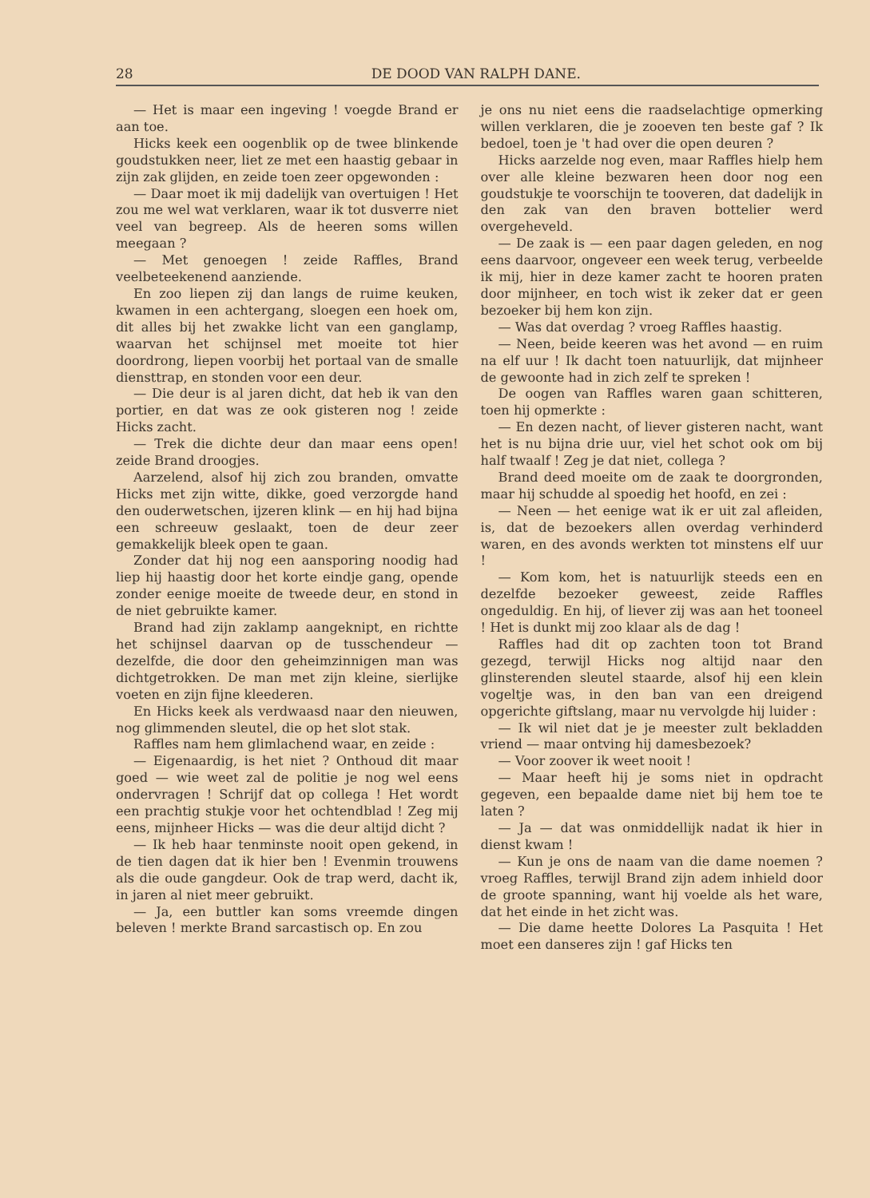28 DE DOOD VAN RALPH DANE.
— Het is maar een ingeving ! voegde Brand er aan toe.
Hicks keek een oogenblik op de twee blinkende goudstukken neer, liet ze met een haastig gebaar in zijn zak glijden, en zeide toen zeer opgewonden :
— Daar moet ik mij dadelijk van overtuigen ! Het zou me wel wat verklaren, waar ik tot dusverre niet veel van begreep. Als de heeren soms willen meegaan ?
— Met genoegen ! zeide Raffles, Brand veelbeteekenend aanziende.
En zoo liepen zij dan langs de ruime keuken, kwamen in een achtergang, sloegen een hoek om, dit alles bij het zwakke licht van een ganglamp, waarvan het schijnsel met moeite tot hier doordrong, liepen voorbij het portaal van de smalle diensttrap, en stonden voor een deur.
— Die deur is al jaren dicht, dat heb ik van den portier, en dat was ze ook gisteren nog ! zeide Hicks zacht.
— Trek die dichte deur dan maar eens open! zeide Brand droogjes.
Aarzelend, alsof hij zich zou branden, omvatte Hicks met zijn witte, dikke, goed verzorgde hand den ouderwetschen, ijzeren klink — en hij had bijna een schreeuw geslaakt, toen de deur zeer gemakkelijk bleek open te gaan.
Zonder dat hij nog een aansporing noodig had liep hij haastig door het korte eindje gang, opende zonder eenige moeite de tweede deur, en stond in de niet gebruikte kamer.
Brand had zijn zaklamp aangeknipt, en richtte het schijnsel daarvan op de tusschendeur — dezelfde, die door den geheimzinnigen man was dichtgetrokken. De man met zijn kleine, sierlijke voeten en zijn fijne kleederen.
En Hicks keek als verdwaasd naar den nieuwen, nog glimmenden sleutel, die op het slot stak.
Raffles nam hem glimlachend waar, en zeide :
— Eigenaardig, is het niet ? Onthoud dit maar goed — wie weet zal de politie je nog wel eens ondervragen ! Schrijf dat op collega ! Het wordt een prachtig stukje voor het ochtendblad ! Zeg mij eens, mijnheer Hicks — was die deur altijd dicht ?
— Ik heb haar tenminste nooit open gekend, in de tien dagen dat ik hier ben ! Evenmin trouwens als die oude gangdeur. Ook de trap werd, dacht ik, in jaren al niet meer gebruikt.
— Ja, een buttler kan soms vreemde dingen beleven ! merkte Brand sarcastisch op. En zou
je ons nu niet eens die raadselachtige opmerking willen verklaren, die je zooeven ten beste gaf ? Ik bedoel, toen je 't had over die open deuren ?
Hicks aarzelde nog even, maar Raffles hielp hem over alle kleine bezwaren heen door nog een goudstukje te voorschijn te tooveren, dat dadelijk in den zak van den braven bottelier werd overgeheveld.
— De zaak is — een paar dagen geleden, en nog eens daarvoor, ongeveer een week terug, verbeelde ik mij, hier in deze kamer zacht te hooren praten door mijnheer, en toch wist ik zeker dat er geen bezoeker bij hem kon zijn.
— Was dat overdag ? vroeg Raffles haastig.
— Neen, beide keeren was het avond — en ruim na elf uur ! Ik dacht toen natuurlijk, dat mijnheer de gewoonte had in zich zelf te spreken !
De oogen van Raffles waren gaan schitteren, toen hij opmerkte :
— En dezen nacht, of liever gisteren nacht, want het is nu bijna drie uur, viel het schot ook om bij half twaalf ! Zeg je dat niet, collega ?
Brand deed moeite om de zaak te doorgronden, maar hij schudde al spoedig het hoofd, en zei :
— Neen — het eenige wat ik er uit zal afleiden, is, dat de bezoekers allen overdag verhinderd waren, en des avonds werkten tot minstens elf uur !
— Kom kom, het is natuurlijk steeds een en dezelfde bezoeker geweest, zeide Raffles ongeduldig. En hij, of liever zij was aan het tooneel ! Het is dunkt mij zoo klaar als de dag !
Raffles had dit op zachten toon tot Brand gezegd, terwijl Hicks nog altijd naar den glinsterenden sleutel staarde, alsof hij een klein vogeltje was, in den ban van een dreigend opgerichte giftslang, maar nu vervolgde hij luider :
— Ik wil niet dat je je meester zult bekladden vriend — maar ontving hij damesbezoek?
— Voor zoover ik weet nooit !
— Maar heeft hij je soms niet in opdracht gegeven, een bepaalde dame niet bij hem toe te laten ?
— Ja — dat was onmiddellijk nadat ik hier in dienst kwam !
— Kun je ons de naam van die dame noemen ? vroeg Raffles, terwijl Brand zijn adem inhield door de groote spanning, want hij voelde als het ware, dat het einde in het zicht was.
— Die dame heette Dolores La Pasquita ! Het moet een danseres zijn ! gaf Hicks ten